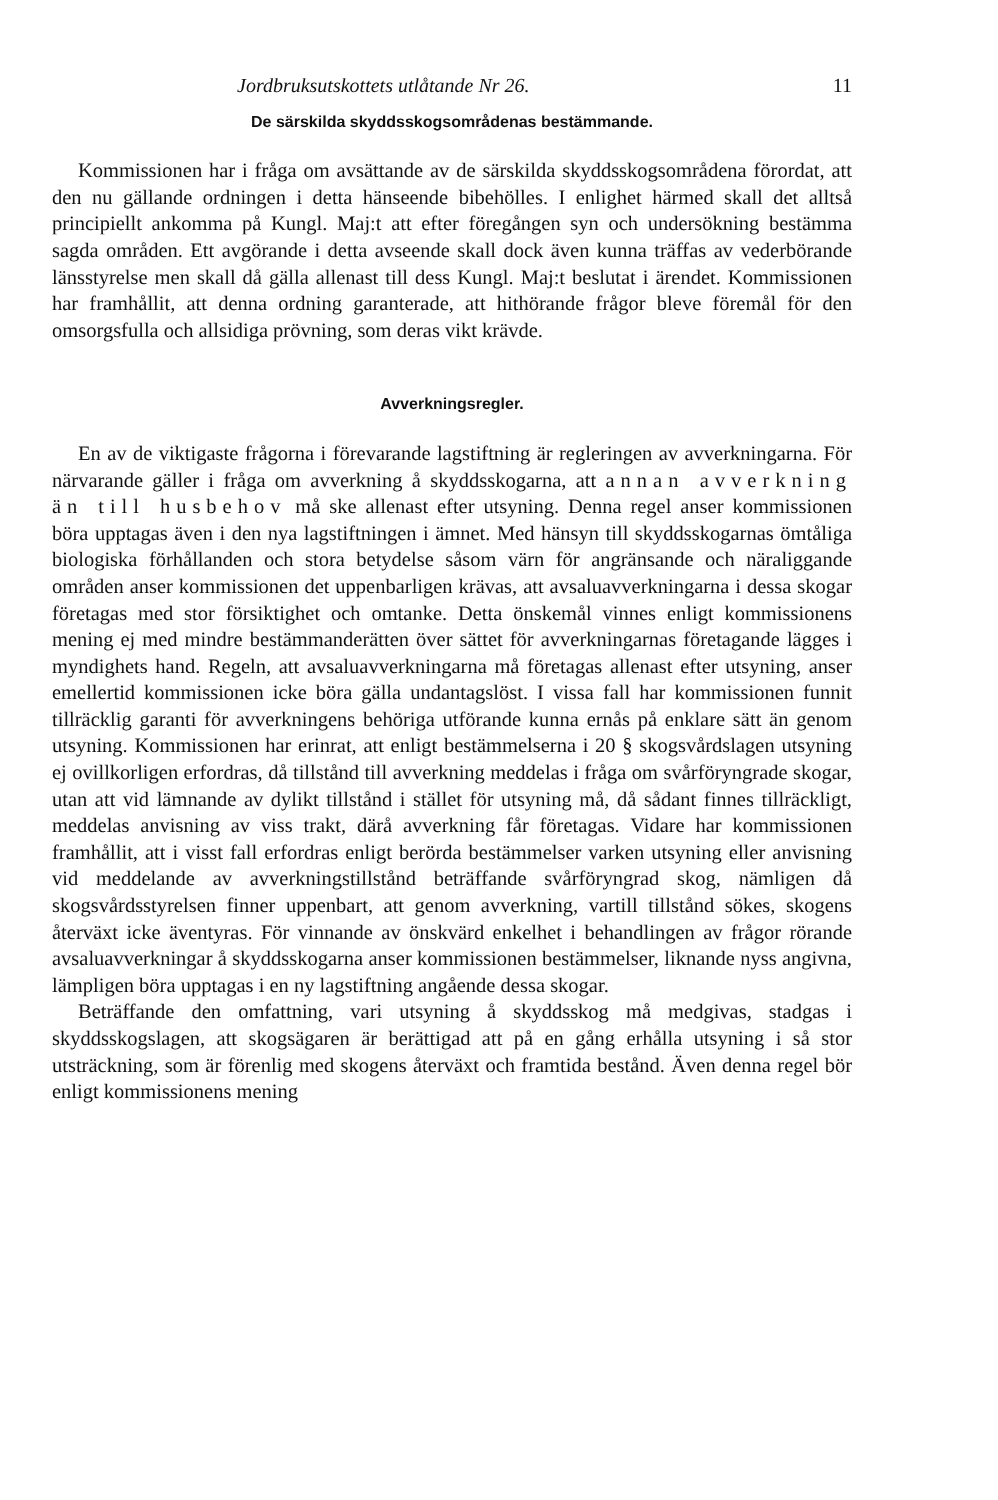Jordbruksutskottets utlåtande Nr 26. 11
De särskilda skyddsskogsområdenas bestämmande.
Kommissionen har i fråga om avsättande av de särskilda skyddsskogsområdena förordat, att den nu gällande ordningen i detta hänseende bibehölles. I enlighet härmed skall det alltså principiellt ankomma på Kungl. Maj:t att efter föregången syn och undersökning bestämma sagda områden. Ett avgörande i detta avseende skall dock även kunna träffas av vederbörande länsstyrelse men skall då gälla allenast till dess Kungl. Maj:t beslutat i ärendet. Kommissionen har framhållit, att denna ordning garanterade, att hithörande frågor bleve föremål för den omsorgsfulla och allsidiga prövning, som deras vikt krävde.
Avverkningsregler.
En av de viktigaste frågorna i förevarande lagstiftning är regleringen av avverkningarna. För närvarande gäller i fråga om avverkning å skyddsskogarna, att annan avverkning än till husbehov må ske allenast efter utsyning. Denna regel anser kommissionen böra upptagas även i den nya lagstiftningen i ämnet. Med hänsyn till skyddsskogarnas ömtåliga biologiska förhållanden och stora betydelse såsom värn för angränsande och näraliggande områden anser kommissionen det uppenbarligen krävas, att avsaluavverkningarna i dessa skogar företagas med stor försiktighet och omtanke. Detta önskemål vinnes enligt kommissionens mening ej med mindre bestämmanderätten över sättet för avverkningarnas företagande lägges i myndighets hand. Regeln, att avsaluavverkningarna må företagas allenast efter utsyning, anser emellertid kommissionen icke böra gälla undantagslöst. I vissa fall har kommissionen funnit tillräcklig garanti för avverkningens behöriga utförande kunna ernås på enklare sätt än genom utsyning. Kommissionen har erinrat, att enligt bestämmelserna i 20 § skogsvårdslagen utsyning ej ovillkorligen erfordras, då tillstånd till avverkning meddelas i fråga om svårföryngrade skogar, utan att vid lämnande av dylikt tillstånd i stället för utsyning må, då sådant finnes tillräckligt, meddelas anvisning av viss trakt, därå avverkning får företagas. Vidare har kommissionen framhållit, att i visst fall erfordras enligt berörda bestämmelser varken utsyning eller anvisning vid meddelande av avverkningstillstånd beträffande svårföryngrad skog, nämligen då skogsvårdsstyrelsen finner uppenbart, att genom avverkning, vartill tillstånd sökes, skogens återväxt icke äventyras. För vinnande av önskvärd enkelhet i behandlingen av frågor rörande avsaluavverkningar å skyddsskogarna anser kommissionen bestämmelser, liknande nyss angivna, lämpligen böra upptagas i en ny lagstiftning angående dessa skogar.
Beträffande den omfattning, vari utsyning å skyddsskog må medgivas, stadgas i skyddsskogslagen, att skogsägaren är berättigad att på en gång erhålla utsyning i så stor utsträckning, som är förenlig med skogens återväxt och framtida bestånd. Även denna regel bör enligt kommissionens mening